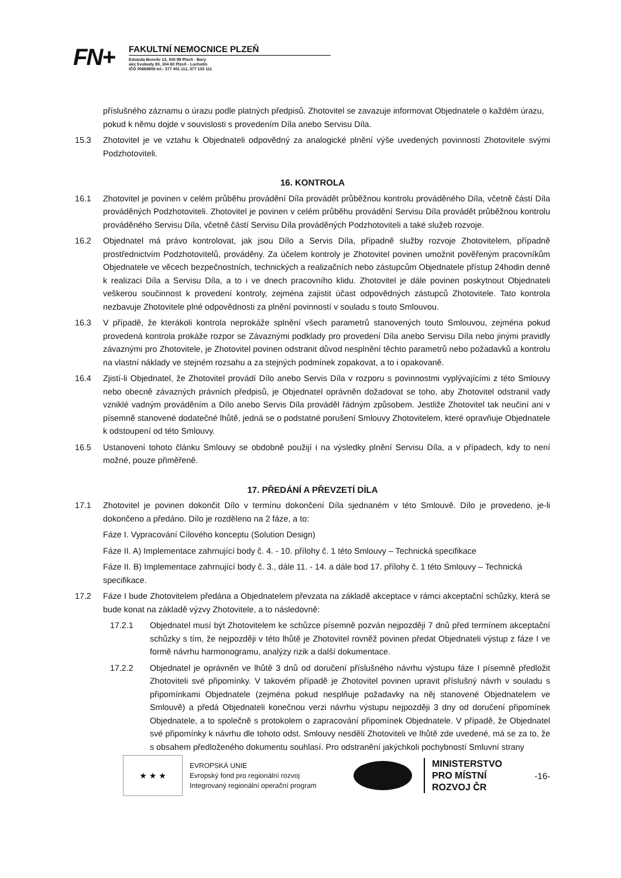FN+
FAKULTNÍ NEMOCNICE PLZEŇ
Edvarda Beneše 13, 305 99 Plzeň - Bory
alej Svobody 80, 304 60 Plzeň - Lochotín
IČO 00669806 tel.: 377 401 111, 377 103 111
příslušného záznamu o úrazu podle platných předpisů. Zhotovitel se zavazuje informovat Objednatele o každém úrazu, pokud k němu dojde v souvislosti s provedením Díla anebo Servisu Díla.
15.3 Zhotovitel je ve vztahu k Objednateli odpovědný za analogické plnění výše uvedených povinností Zhotovitele svými Podzhotoviteli.
16. KONTROLA
16.1 Zhotovitel je povinen v celém průběhu provádění Díla provádět průběžnou kontrolu prováděného Díla, včetně částí Díla prováděných Podzhotoviteli. Zhotovitel je povinen v celém průběhu provádění Servisu Díla provádět průběžnou kontrolu prováděného Servisu Díla, včetně částí Servisu Díla prováděných Podzhotoviteli a také služeb rozvoje.
16.2 Objednatel má právo kontrolovat, jak jsou Dílo a Servis Díla, případně služby rozvoje Zhotovitelem, případně prostřednictvím Podzhotovitelů, prováděny. Za účelem kontroly je Zhotovitel povinen umožnit pověřeným pracovníkům Objednatele ve věcech bezpečnostních, technických a realizačních nebo zástupcům Objednatele přístup 24hodin denně k realizaci Díla a Servisu Díla, a to i ve dnech pracovního klidu. Zhotovitel je dále povinen poskytnout Objednateli veškerou součinnost k provedení kontroly, zejména zajistit účast odpovědných zástupců Zhotovitele. Tato kontrola nezbavuje Zhotovitele plné odpovědnosti za plnění povinností v souladu s touto Smlouvou.
16.3 V případě, že kterákoli kontrola neprokáže splnění všech parametrů stanovených touto Smlouvou, zejména pokud provedená kontrola prokáže rozpor se Závaznými podklady pro provedení Díla anebo Servisu Díla nebo jinými pravidly závaznými pro Zhotovitele, je Zhotovitel povinen odstranit důvod nesplnění těchto parametrů nebo požadavků a kontrolu na vlastní náklady ve stejném rozsahu a za stejných podmínek zopakovat, a to i opakovaně.
16.4 Zjistí-li Objednatel, že Zhotovitel provádí Dílo anebo Servis Díla v rozporu s povinnostmi vyplývajícími z této Smlouvy nebo obecně závazných právních předpisů, je Objednatel oprávněn dožadovat se toho, aby Zhotovitel odstranil vady vzniklé vadným prováděním a Dílo anebo Servis Díla prováděl řádným způsobem. Jestliže Zhotovitel tak neučiní ani v písemně stanovené dodatečné lhůtě, jedná se o podstatné porušení Smlouvy Zhotovitelem, které opravňuje Objednatele k odstoupení od této Smlouvy.
16.5 Ustanovení tohoto článku Smlouvy se obdobně použijí i na výsledky plnění Servisu Díla, a v případech, kdy to není možné, pouze přiměřeně.
17. PŘEDÁNÍ A PŘEVZETÍ DÍLA
17.1 Zhotovitel je povinen dokončit Dílo v termínu dokončení Díla sjednaném v této Smlouvě. Dílo je provedeno, je-li dokončeno a předáno. Dílo je rozděleno na 2 fáze, a to:
Fáze I. Vypracování Cílového konceptu (Solution Design)
Fáze II. A) Implementace zahrnující body č. 4. - 10. přílohy č. 1 této Smlouvy – Technická specifikace
Fáze II. B) Implementace zahrnující body č. 3., dále 11. - 14. a dále bod 17. přílohy č. 1 této Smlouvy – Technická specifikace.
17.2 Fáze I bude Zhotovitelem předána a Objednatelem převzata na základě akceptace v rámci akceptační schůzky, která se bude konat na základě výzvy Zhotovitele, a to následovně:
17.2.1 Objednatel musí být Zhotovitelem ke schůzce písemně pozván nejpozději 7 dnů před termínem akceptační schůzky s tím, že nejpozději v této lhůtě je Zhotovitel rovněž povinen předat Objednateli výstup z fáze I ve formě návrhu harmonogramu, analýzy rizik a další dokumentace.
17.2.2 Objednatel je oprávněn ve lhůtě 3 dnů od doručení příslušného návrhu výstupu fáze I písemně předložit Zhotoviteli své připomínky. V takovém případě je Zhotovitel povinen upravit příslušný návrh v souladu s připomínkami Objednatele (zejména pokud nesplňuje požadavky na něj stanovené Objednatelem ve Smlouvě) a předá Objednateli konečnou verzi návrhu výstupu nejpozději 3 dny od doručení připomínek Objednatele, a to společně s protokolem o zapracování připomínek Objednatele. V případě, že Objednatel své připomínky k návrhu dle tohoto odst. Smlouvy nesdělí Zhotoviteli ve lhůtě zde uvedené, má se za to, že s obsahem předloženého dokumentu souhlasí. Pro odstranění jakýchkoli pochybností Smluvní strany
★ ★ ★
EVROPSKÁ UNIE
Evropský fond pro regionální rozvoj
Integrovaný regionální operační program
MINISTERSTVO
PRO MÍSTNÍ
ROZVOJ ČR
-16-